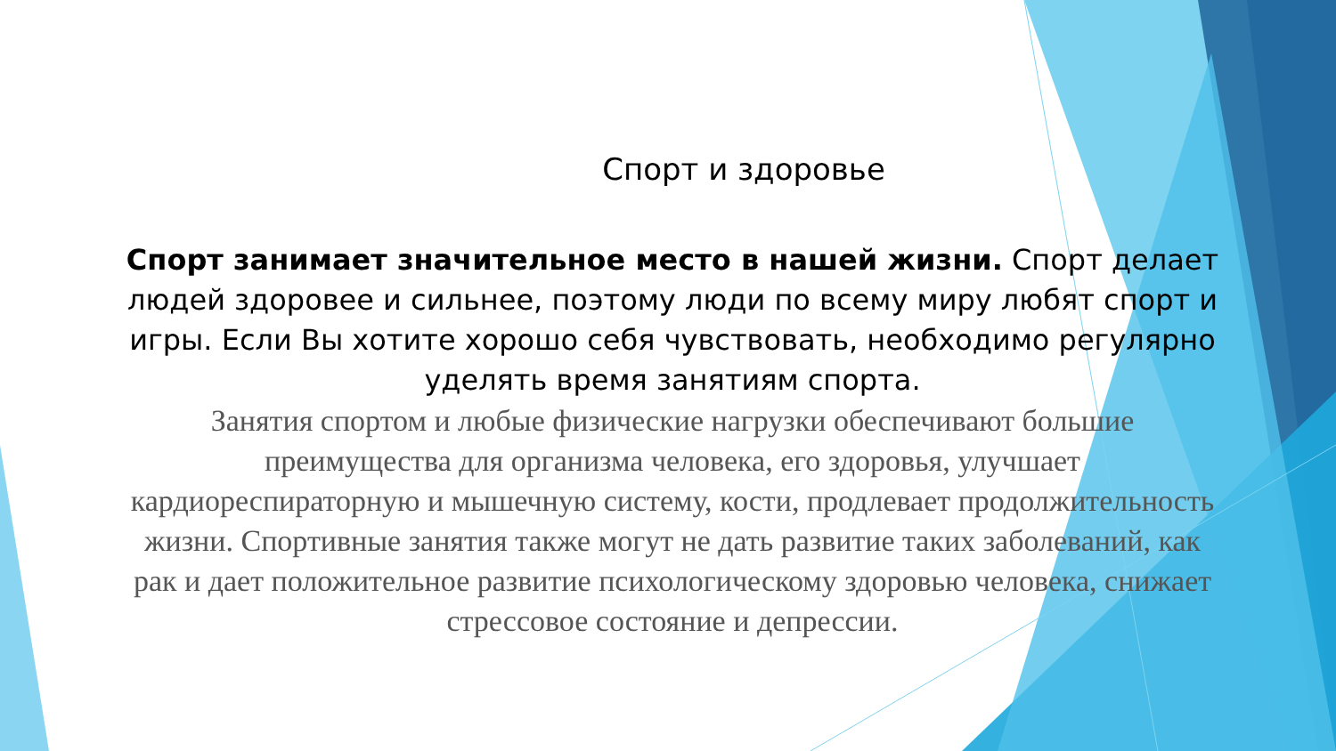Спорт и здоровье
Спорт занимает значительное место в нашей жизни. Спорт делает людей здоровее и сильнее, поэтому люди по всему миру любят спорт и игры. Если Вы хотите хорошо себя чувствовать, необходимо регулярно уделять время занятиям спорта.
Занятия спортом и любые физические нагрузки обеспечивают большие преимущества для организма человека, его здоровья, улучшает кардиореспираторную и мышечную систему, кости, продлевает продолжительность жизни. Спортивные занятия также могут не дать развитие таких заболеваний, как рак и дает положительное развитие психологическому здоровью человека, снижает стрессовое состояние и депрессии.